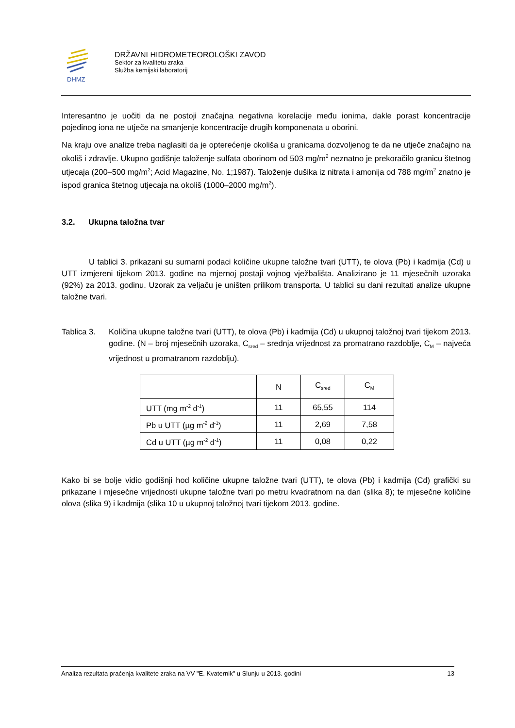DHMZ
DRŽAVNI HIDROMETEOROLOŠKI ZAVOD
Sektor za kvalitetu zraka
Služba kemijski laboratorij
Interesantno je uočiti da ne postoji značajna negativna korelacije među ionima, dakle porast koncentracije pojedinog iona ne utječe na smanjenje koncentracije drugih komponenata u oborini.
Na kraju ove analize treba naglasiti da je opterećenje okoliša u granicama dozvoljenog te da ne utječe značajno na okoliš i zdravlje. Ukupno godišnje taloženje sulfata oborinom od 503 mg/m<sup>2</sup> neznatno je prekoračilo granicu štetnog utjecaja (200–500 mg/m<sup>2</sup>; Acid Magazine, No. 1;1987). Taloženje dušika iz nitrata i amonija od 788 mg/m<sup>2</sup> znatno je ispod granica štetnog utjecaja na okoliš (1000–2000 mg/m<sup>2</sup>).
3.2. Ukupna taložna tvar
U tablici 3. prikazani su sumarni podaci količine ukupne taložne tvari (UTT), te olova (Pb) i kadmija (Cd) u UTT izmjereni tijekom 2013. godine na mjernoj postaji vojnog vježbališta. Analizirano je 11 mjesečnih uzoraka (92%) za 2013. godinu. Uzorak za veljaču je uništen prilikom transporta. U tablici su dani rezultati analize ukupne taložne tvari.
Tablica 3.
Količina ukupne taložne tvari (UTT), te olova (Pb) i kadmija (Cd) u ukupnoj taložnoj tvari tijekom 2013. godine. (N – broj mjesečnih uzoraka, C<sub>sred</sub> – srednja vrijednost za promatrano razdoblje, C<sub>M</sub> – najveća vrijednost u promatranom razdoblju).
| | N | C<sub>sred</sub> | C<sub>M</sub> |
| --- | --- | --- | --- |
| UTT (mg m<sup>-2</sup> d<sup>-1</sup>) | 11 | 65,55 | 114 |
| Pb u UTT (µg m<sup>-2</sup> d<sup>-1</sup>) | 11 | 2,69 | 7,58 |
| Cd u UTT (µg m<sup>-2</sup> d<sup>-1</sup>) | 11 | 0,08 | 0,22 |
Kako bi se bolje vidio godišnji hod količine ukupne taložne tvari (UTT), te olova (Pb) i kadmija (Cd) grafički su prikazane i mjesečne vrijednosti ukupne taložne tvari po metru kvadratnom na dan (slika 8); te mjesečne količine olova (slika 9) i kadmija (slika 10 u ukupnoj taložnoj tvari tijekom 2013. godine.
Analiza rezultata praćenja kvalitete zraka na VV "E. Kvaternik" u Slunju u 2013. godini 13